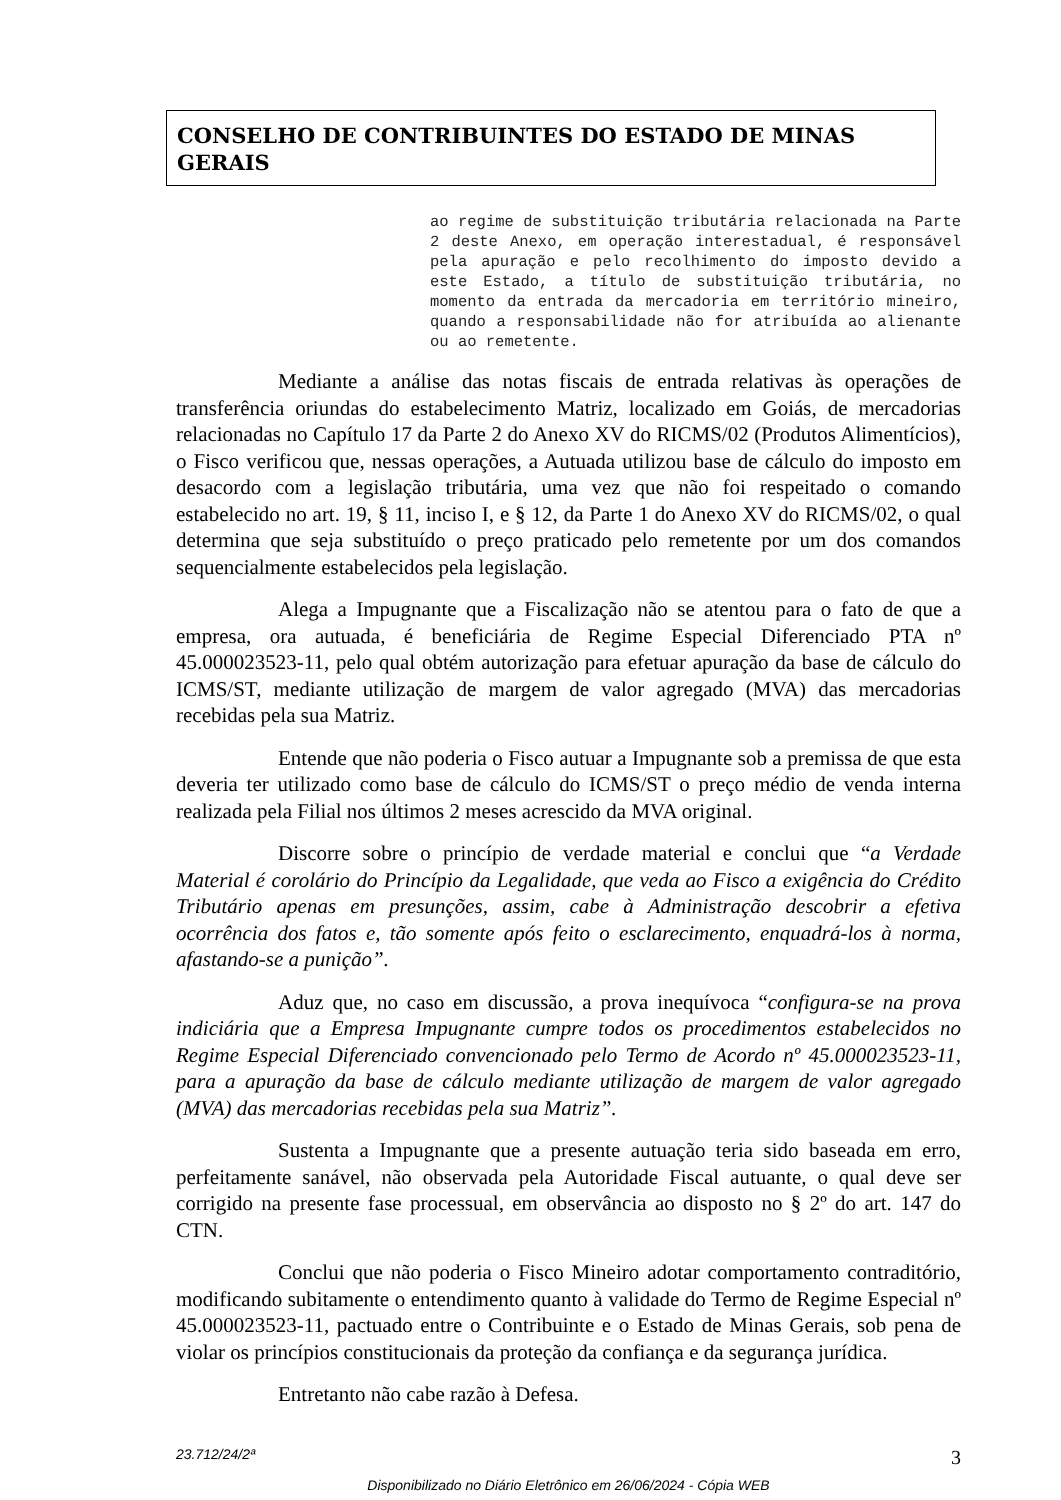CONSELHO DE CONTRIBUINTES DO ESTADO DE MINAS GERAIS
ao regime de substituição tributária relacionada na Parte 2 deste Anexo, em operação interestadual, é responsável pela apuração e pelo recolhimento do imposto devido a este Estado, a título de substituição tributária, no momento da entrada da mercadoria em território mineiro, quando a responsabilidade não for atribuída ao alienante ou ao remetente.
Mediante a análise das notas fiscais de entrada relativas às operações de transferência oriundas do estabelecimento Matriz, localizado em Goiás, de mercadorias relacionadas no Capítulo 17 da Parte 2 do Anexo XV do RICMS/02 (Produtos Alimentícios), o Fisco verificou que, nessas operações, a Autuada utilizou base de cálculo do imposto em desacordo com a legislação tributária, uma vez que não foi respeitado o comando estabelecido no art. 19, § 11, inciso I, e § 12, da Parte 1 do Anexo XV do RICMS/02, o qual determina que seja substituído o preço praticado pelo remetente por um dos comandos sequencialmente estabelecidos pela legislação.
Alega a Impugnante que a Fiscalização não se atentou para o fato de que a empresa, ora autuada, é beneficiária de Regime Especial Diferenciado PTA nº 45.000023523-11, pelo qual obtém autorização para efetuar apuração da base de cálculo do ICMS/ST, mediante utilização de margem de valor agregado (MVA) das mercadorias recebidas pela sua Matriz.
Entende que não poderia o Fisco autuar a Impugnante sob a premissa de que esta deveria ter utilizado como base de cálculo do ICMS/ST o preço médio de venda interna realizada pela Filial nos últimos 2 meses acrescido da MVA original.
Discorre sobre o princípio de verdade material e conclui que “a Verdade Material é corolário do Princípio da Legalidade, que veda ao Fisco a exigência do Crédito Tributário apenas em presunções, assim, cabe à Administração descobrir a efetiva ocorrência dos fatos e, tão somente após feito o esclarecimento, enquadrá-los à norma, afastando-se a punição”.
Aduz que, no caso em discussão, a prova inequívoca “configura-se na prova indiciária que a Empresa Impugnante cumpre todos os procedimentos estabelecidos no Regime Especial Diferenciado convencionado pelo Termo de Acordo nº 45.000023523-11, para a apuração da base de cálculo mediante utilização de margem de valor agregado (MVA) das mercadorias recebidas pela sua Matriz”.
Sustenta a Impugnante que a presente autuação teria sido baseada em erro, perfeitamente sanável, não observada pela Autoridade Fiscal autuante, o qual deve ser corrigido na presente fase processual, em observância ao disposto no § 2º do art. 147 do CTN.
Conclui que não poderia o Fisco Mineiro adotar comportamento contraditório, modificando subitamente o entendimento quanto à validade do Termo de Regime Especial nº 45.000023523-11, pactuado entre o Contribuinte e o Estado de Minas Gerais, sob pena de violar os princípios constitucionais da proteção da confiança e da segurança jurídica.
Entretanto não cabe razão à Defesa.
23.712/24/2ª 3
Disponibilizado no Diário Eletrônico em 26/06/2024 - Cópia WEB